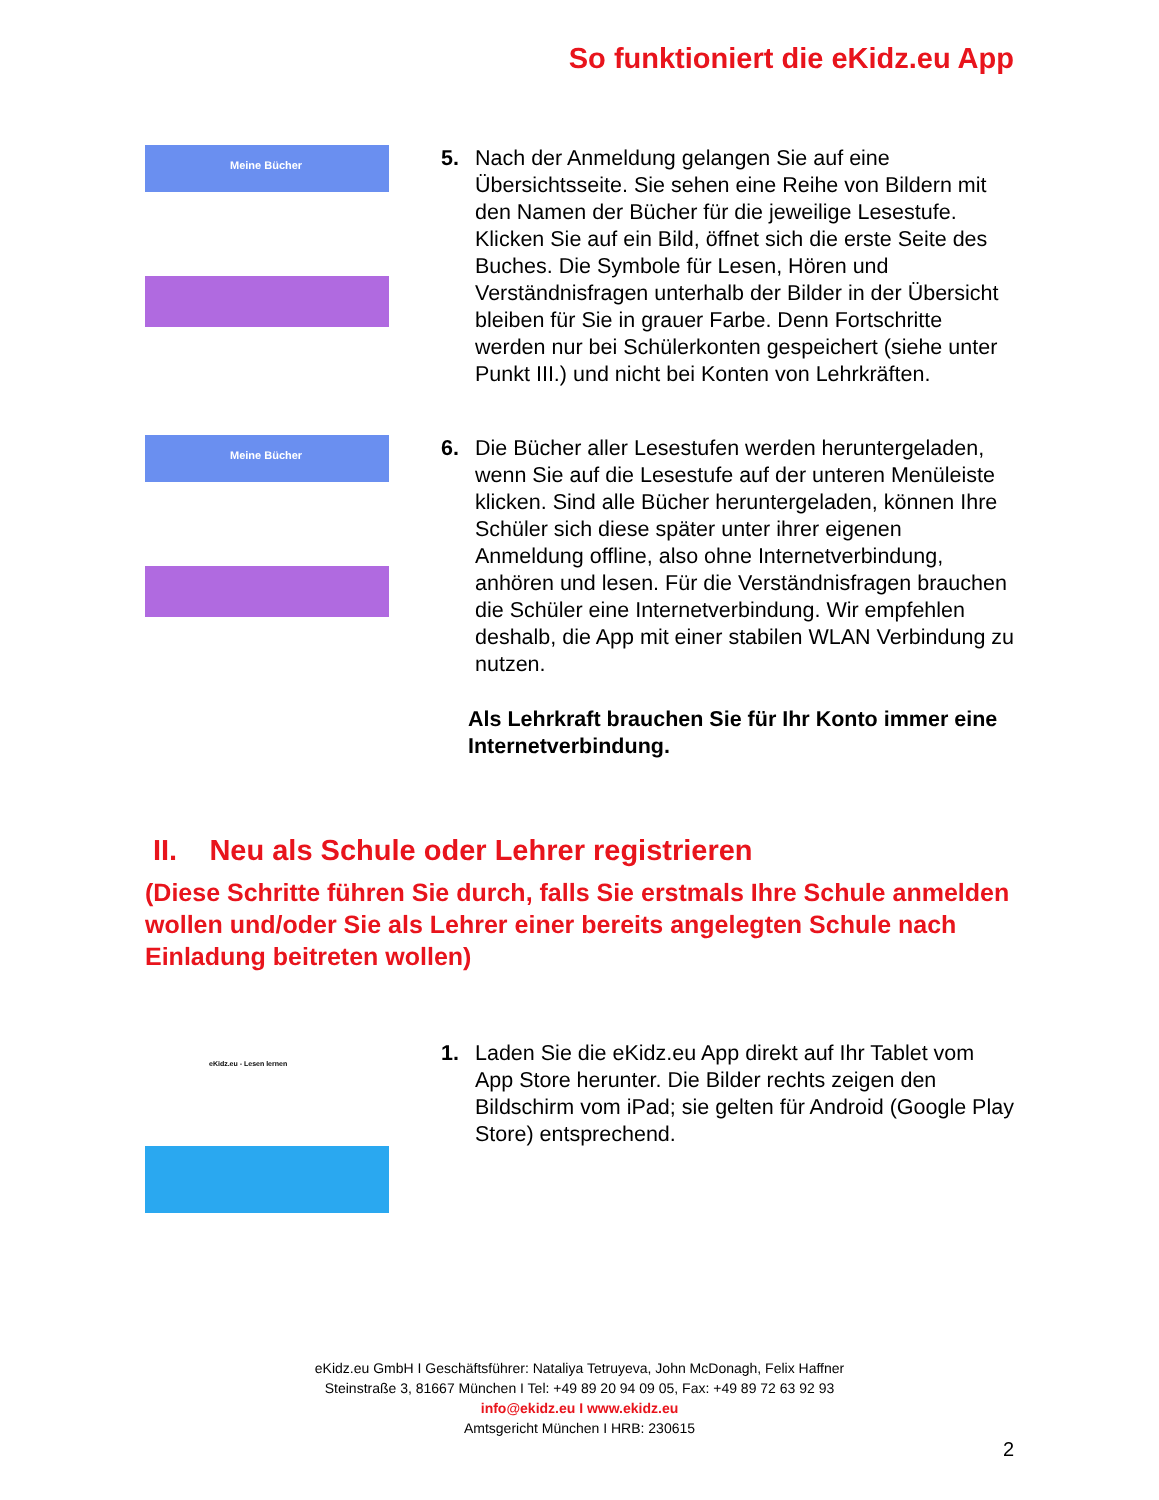So funktioniert die eKidz.eu App
Meine Bücher
5. Nach der Anmeldung gelangen Sie auf eine Übersichtsseite. Sie sehen eine Reihe von Bildern mit den Namen der Bücher für die jeweilige Lesestufe. Klicken Sie auf ein Bild, öffnet sich die erste Seite des Buches. Die Symbole für Lesen, Hören und Verständnisfragen unterhalb der Bilder in der Übersicht bleiben für Sie in grauer Farbe. Denn Fortschritte werden nur bei Schülerkonten gespeichert (siehe unter Punkt III.) und nicht bei Konten von Lehrkräften.
Meine Bücher
6. Die Bücher aller Lesestufen werden heruntergeladen, wenn Sie auf die Lesestufe auf der unteren Menüleiste klicken. Sind alle Bücher heruntergeladen, können Ihre Schüler sich diese später unter ihrer eigenen Anmeldung offline, also ohne Internetverbindung, anhören und lesen. Für die Verständnisfragen brauchen die Schüler eine Internetverbindung. Wir empfehlen deshalb, die App mit einer stabilen WLAN Verbindung zu nutzen.
Als Lehrkraft brauchen Sie für Ihr Konto immer eine Internetverbindung.
II. Neu als Schule oder Lehrer registrieren
(Diese Schritte führen Sie durch, falls Sie erstmals Ihre Schule anmelden wollen und/oder Sie als Lehrer einer bereits angelegten Schule nach Einladung beitreten wollen)
eKidz.eu - Lesen lernen
1. Laden Sie die eKidz.eu App direkt auf Ihr Tablet vom App Store herunter. Die Bilder rechts zeigen den Bildschirm vom iPad; sie gelten für Android (Google Play Store) entsprechend.
eKidz.eu GmbH I Geschäftsführer: Nataliya Tetruyeva, John McDonagh, Felix Haffner
Steinstraße 3, 81667 München I Tel: +49 89 20 94 09 05, Fax: +49 89 72 63 92 93
info@ekidz.eu I www.ekidz.eu
Amtsgericht München I HRB: 230615
2